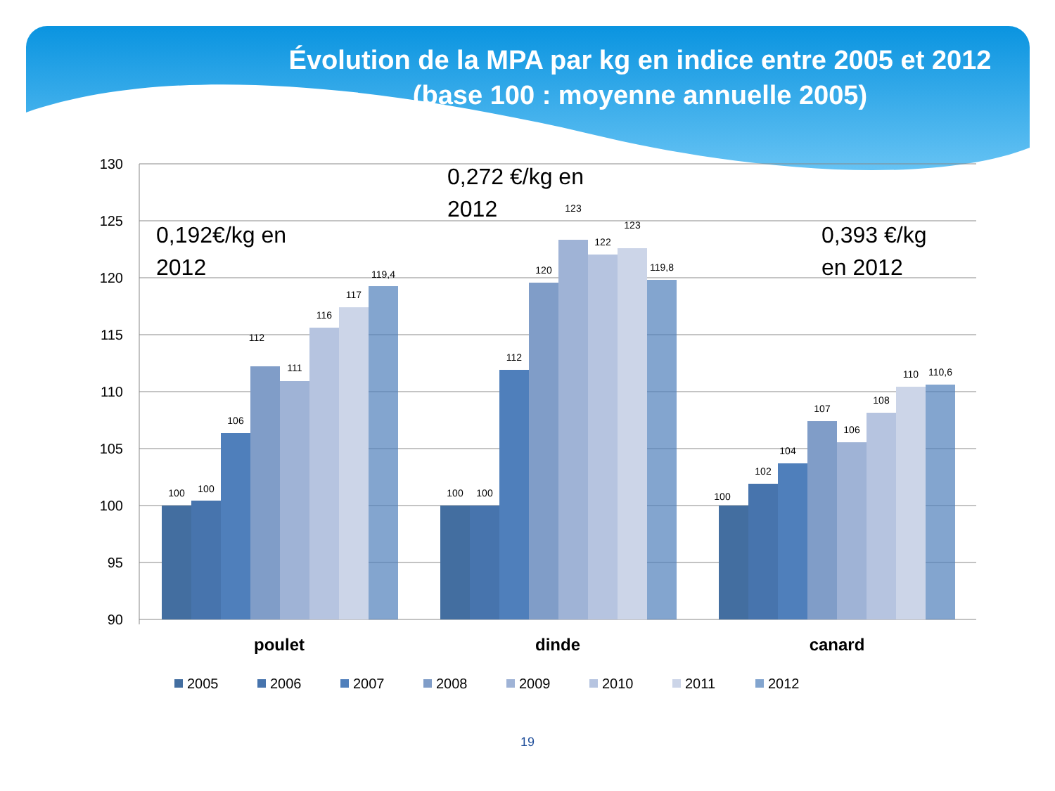Évolution de la MPA par kg en indice entre 2005 et 2012
(base 100 : moyenne annuelle 2005)
130
125
120
115
110
105
100
95
90
100
100
106
112
111
116
117
119,4
100
100
112
120
123
122
123
119,8
100
102
104
107
106
108
110
110,6
0,192€/kg en
2012
0,272 €/kg en
2012
0,393 €/kg
en 2012
poulet
dinde
canard
2005
2006
2007
2008
2009
2010
2011
2012
19